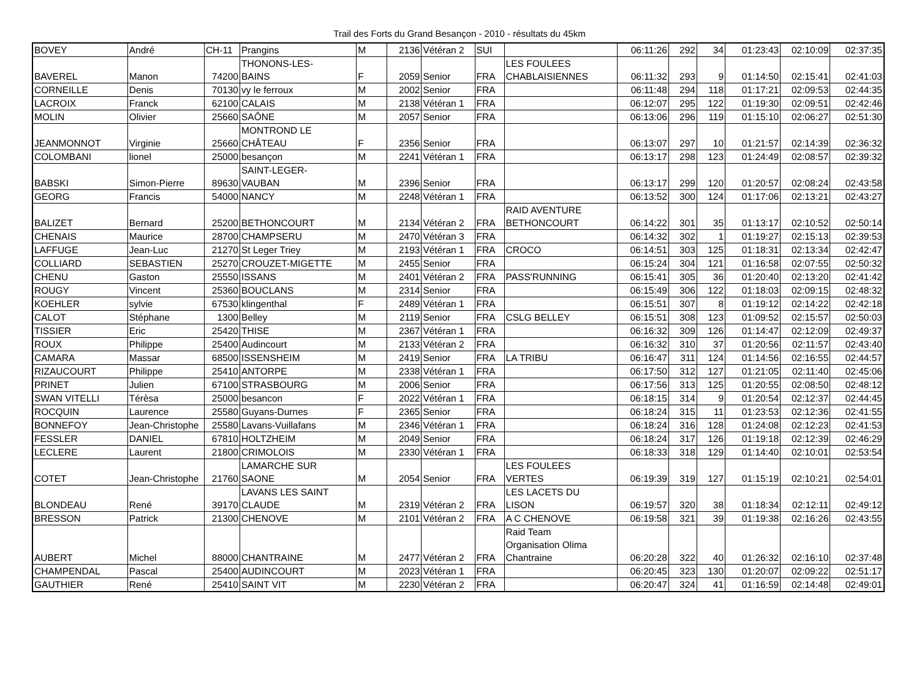Trail des Forts du Grand Besançon - 2010 - résultats du 45km
| BOVEY | André | CH-11 | Prangins | M | 2136 | Vétéran 2 | SUI | | 06:11:26 | 292 | 34 | 01:23:43 | 02:10:09 | 02:37:35 |
| BAVEREL | Manon | 74200 | THONONS-LES- BAINS | F | 2059 | Senior | FRA | LES FOULEES CHABLAISIENNES | 06:11:32 | 293 | 9 | 01:14:50 | 02:15:41 | 02:41:03 |
| CORNEILLE | Denis | 70130 | vy le ferroux | M | 2002 | Senior | FRA | | 06:11:48 | 294 | 118 | 01:17:21 | 02:09:53 | 02:44:35 |
| LACROIX | Franck | 62100 | CALAIS | M | 2138 | Vétéran 1 | FRA | | 06:12:07 | 295 | 122 | 01:19:30 | 02:09:51 | 02:42:46 |
| MOLIN | Olivier | 25660 | SAÔNE | M | 2057 | Senior | FRA | | 06:13:06 | 296 | 119 | 01:15:10 | 02:06:27 | 02:51:30 |
| JEANMONNOT | Virginie | 25660 | MONTROND LE CHÂTEAU | F | 2356 | Senior | FRA | | 06:13:07 | 297 | 10 | 01:21:57 | 02:14:39 | 02:36:32 |
| COLOMBANI | lionel | 25000 | besançon | M | 2241 | Vétéran 1 | FRA | | 06:13:17 | 298 | 123 | 01:24:49 | 02:08:57 | 02:39:32 |
| BABSKI | Simon-Pierre | 89630 | SAINT-LEGER- VAUBAN | M | 2396 | Senior | FRA | | 06:13:17 | 299 | 120 | 01:20:57 | 02:08:24 | 02:43:58 |
| GEORG | Francis | 54000 | NANCY | M | 2248 | Vétéran 1 | FRA | | 06:13:52 | 300 | 124 | 01:17:06 | 02:13:21 | 02:43:27 |
| BALIZET | Bernard | 25200 | BETHONCOURT | M | 2134 | Vétéran 2 | FRA | RAID AVENTURE BETHONCOURT | 06:14:22 | 301 | 35 | 01:13:17 | 02:10:52 | 02:50:14 |
| CHENAIS | Maurice | 28700 | CHAMPSERU | M | 2470 | Vétéran 3 | FRA | | 06:14:32 | 302 | 1 | 01:19:27 | 02:15:13 | 02:39:53 |
| LAFFUGE | Jean-Luc | 21270 | St Leger Triey | M | 2193 | Vétéran 1 | FRA | CROCO | 06:14:51 | 303 | 125 | 01:18:31 | 02:13:34 | 02:42:47 |
| COLLIARD | SEBASTIEN | 25270 | CROUZET-MIGETTE | M | 2455 | Senior | FRA | | 06:15:24 | 304 | 121 | 01:16:58 | 02:07:55 | 02:50:32 |
| CHENU | Gaston | 25550 | ISSANS | M | 2401 | Vétéran 2 | FRA | PASS'RUNNING | 06:15:41 | 305 | 36 | 01:20:40 | 02:13:20 | 02:41:42 |
| ROUGY | Vincent | 25360 | BOUCLANS | M | 2314 | Senior | FRA | | 06:15:49 | 306 | 122 | 01:18:03 | 02:09:15 | 02:48:32 |
| KOEHLER | sylvie | 67530 | klingenthal | F | 2489 | Vétéran 1 | FRA | | 06:15:51 | 307 | 8 | 01:19:12 | 02:14:22 | 02:42:18 |
| CALOT | Stéphane | 1300 | Belley | M | 2119 | Senior | FRA | CSLG BELLEY | 06:15:51 | 308 | 123 | 01:09:52 | 02:15:57 | 02:50:03 |
| TISSIER | Eric | 25420 | THISE | M | 2367 | Vétéran 1 | FRA | | 06:16:32 | 309 | 126 | 01:14:47 | 02:12:09 | 02:49:37 |
| ROUX | Philippe | 25400 | Audincourt | M | 2133 | Vétéran 2 | FRA | | 06:16:32 | 310 | 37 | 01:20:56 | 02:11:57 | 02:43:40 |
| CAMARA | Massar | 68500 | ISSENSHEIM | M | 2419 | Senior | FRA | LA TRIBU | 06:16:47 | 311 | 124 | 01:14:56 | 02:16:55 | 02:44:57 |
| RIZAUCOURT | Philippe | 25410 | ANTORPE | M | 2338 | Vétéran 1 | FRA | | 06:17:50 | 312 | 127 | 01:21:05 | 02:11:40 | 02:45:06 |
| PRINET | Julien | 67100 | STRASBOURG | M | 2006 | Senior | FRA | | 06:17:56 | 313 | 125 | 01:20:55 | 02:08:50 | 02:48:12 |
| SWAN VITELLI | Térèsa | 25000 | besancon | F | 2022 | Vétéran 1 | FRA | | 06:18:15 | 314 | 9 | 01:20:54 | 02:12:37 | 02:44:45 |
| ROCQUIN | Laurence | 25580 | Guyans-Durnes | F | 2365 | Senior | FRA | | 06:18:24 | 315 | 11 | 01:23:53 | 02:12:36 | 02:41:55 |
| BONNEFOY | Jean-Christophe | 25580 | Lavans-Vuillafans | M | 2346 | Vétéran 1 | FRA | | 06:18:24 | 316 | 128 | 01:24:08 | 02:12:23 | 02:41:53 |
| FESSLER | DANIEL | 67810 | HOLTZHEIM | M | 2049 | Senior | FRA | | 06:18:24 | 317 | 126 | 01:19:18 | 02:12:39 | 02:46:29 |
| LECLERE | Laurent | 21800 | CRIMOLOIS | M | 2330 | Vétéran 1 | FRA | | 06:18:33 | 318 | 129 | 01:14:40 | 02:10:01 | 02:53:54 |
| COTET | Jean-Christophe | 21760 | LAMARCHE SUR SAONE | M | 2054 | Senior | FRA | LES FOULEES VERTES | 06:19:39 | 319 | 127 | 01:15:19 | 02:10:21 | 02:54:01 |
| BLONDEAU | René | 39170 | LAVANS LES SAINT CLAUDE | M | 2319 | Vétéran 2 | FRA | LES LACETS DU LISON | 06:19:57 | 320 | 38 | 01:18:34 | 02:12:11 | 02:49:12 |
| BRESSON | Patrick | 21300 | CHENOVE | M | 2101 | Vétéran 2 | FRA | A C CHENOVE | 06:19:58 | 321 | 39 | 01:19:38 | 02:16:26 | 02:43:55 |
| AUBERT | Michel | 88000 | CHANTRAINE | M | 2477 | Vétéran 2 | FRA | Raid Team Organisation Olima Chantraine | 06:20:28 | 322 | 40 | 01:26:32 | 02:16:10 | 02:37:48 |
| CHAMPENDAL | Pascal | 25400 | AUDINCOURT | M | 2023 | Vétéran 1 | FRA | | 06:20:45 | 323 | 130 | 01:20:07 | 02:09:22 | 02:51:17 |
| GAUTHIER | René | 25410 | SAINT VIT | M | 2230 | Vétéran 2 | FRA | | 06:20:47 | 324 | 41 | 01:16:59 | 02:14:48 | 02:49:01 |